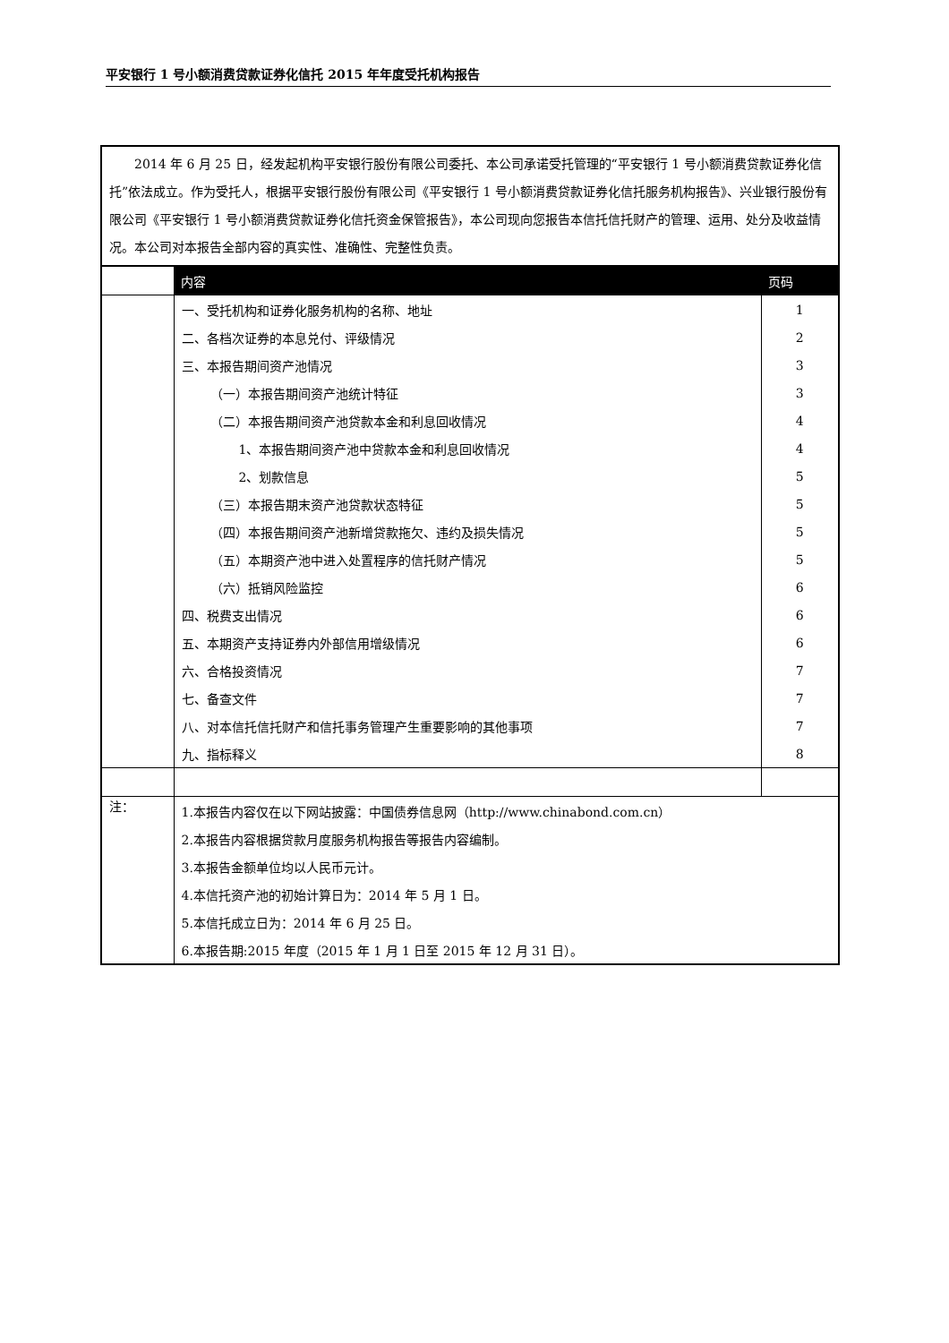平安银行 1 号小额消费贷款证券化信托 2015 年年度受托机构报告
| 2014 年 6 月 25 日，经发起机构平安银行股份有限公司委托、本公司承诺受托管理的“平安银行 1 号小额消费贷款证券化信托”依法成立。作为受托人，根据平安银行股份有限公司《平安银行 1 号小额消费贷款证券化信托服务机构报告》、兴业银行股份有限公司《平安银行 1 号小额消费贷款证券化信托资金保管报告》，本公司现向您报告本信托信托财产的管理、运用、处分及收益情况。本公司对本报告全部内容的真实性、准确性、完整性负责。 | | |
| | 内容 | 页码 |
| | 一、受托机构和证券化服务机构的名称、地址 | 1 |
| | 二、各档次证券的本息兑付、评级情况 | 2 |
| | 三、本报告期间资产池情况 | 3 |
| | （一）本报告期间资产池统计特征 | 3 |
| | （二）本报告期间资产池贷款本金和利息回收情况 | 4 |
| | 1、本报告期间资产池中贷款本金和利息回收情况 | 4 |
| | 2、划款信息 | 5 |
| | （三）本报告期末资产池贷款状态特征 | 5 |
| | （四）本报告期间资产池新增贷款拖欠、违约及损失情况 | 5 |
| | （五）本期资产池中进入处置程序的信托财产情况 | 5 |
| | （六）抵销风险监控 | 6 |
| | 四、税费支出情况 | 6 |
| | 五、本期资产支持证券内外部信用增级情况 | 6 |
| | 六、合格投资情况 | 7 |
| | 七、备查文件 | 7 |
| | 八、对本信托信托财产和信托事务管理产生重要影响的其他事项 | 7 |
| | 九、指标释义 | 8 |
| 注： | 1.本报告内容仅在以下网站披露：中国债券信息网（http://www.chinabond.com.cn） | |
| | 2.本报告内容根据贷款月度服务机构报告等报告内容编制。 | |
| | 3.本报告金额单位均以人民币元计。 | |
| | 4.本信托资产池的初始计算日为：2014 年 5 月 1 日。 | |
| | 5.本信托成立日为：2014 年 6 月 25 日。 | |
| | 6.本报告期:2015 年度（2015 年 1 月 1 日至 2015 年 12 月 31 日）。 | |